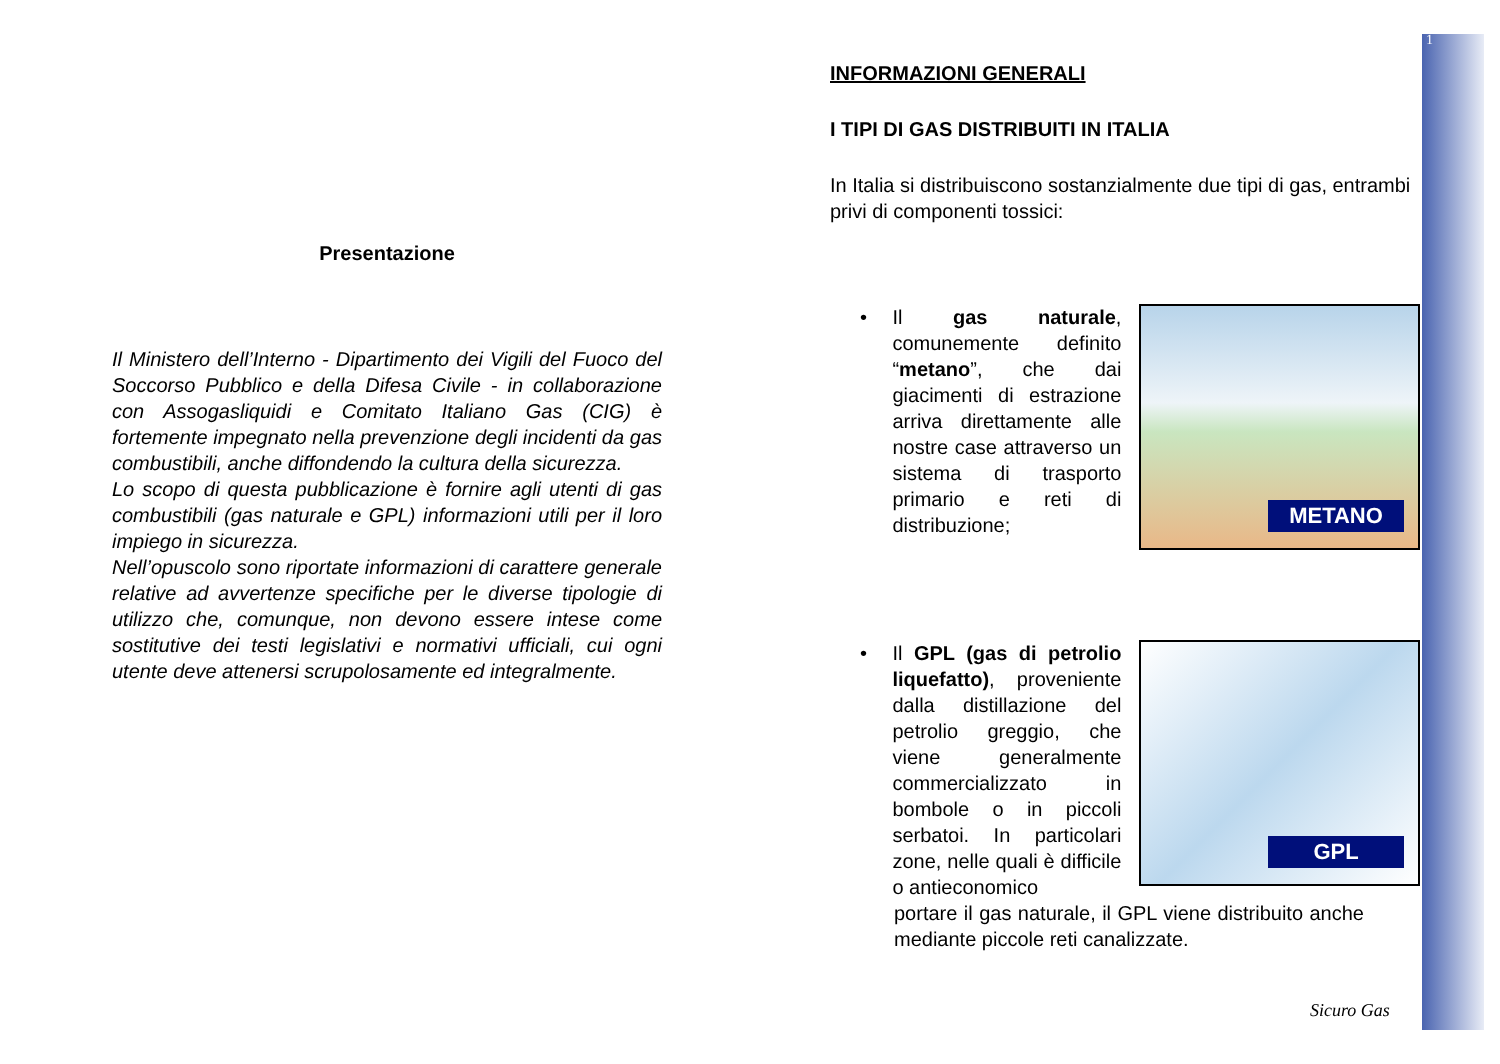1
Presentazione
Il Ministero dell’Interno - Dipartimento dei Vigili del Fuoco del Soccorso Pubblico e della Difesa Civile - in collaborazione con Assogasliquidi e Comitato Italiano Gas (CIG) è fortemente impegnato nella prevenzione degli incidenti da gas combustibili, anche diffondendo la cultura della sicurezza.
Lo scopo di questa pubblicazione è fornire agli utenti di gas combustibili (gas naturale e GPL) informazioni utili per il loro impiego in sicurezza.
Nell’opuscolo sono riportate informazioni di carattere generale relative ad avvertenze specifiche per le diverse tipologie di utilizzo che, comunque, non devono essere intese come sostitutive dei testi legislativi e normativi ufficiali, cui ogni utente deve attenersi scrupolosamente ed integralmente.
INFORMAZIONI GENERALI
I TIPI DI GAS DISTRIBUITI IN ITALIA
In Italia si distribuiscono sostanzialmente due tipi di gas, entrambi privi di componenti tossici:
• Il gas naturale, comunemente definito “metano”, che dai giacimenti di estrazione arriva direttamente alle nostre case attraverso un sistema di trasporto primario e reti di distribuzione;
METANO
• Il GPL (gas di petrolio liquefatto), proveniente dalla distillazione del petrolio greggio, che viene generalmente commercializzato in bombole o in piccoli serbatoi. In particolari zone, nelle quali è difficile o antieconomico
GPL
portare il gas naturale, il GPL viene distribuito anche mediante piccole reti canalizzate.
Sicuro Gas